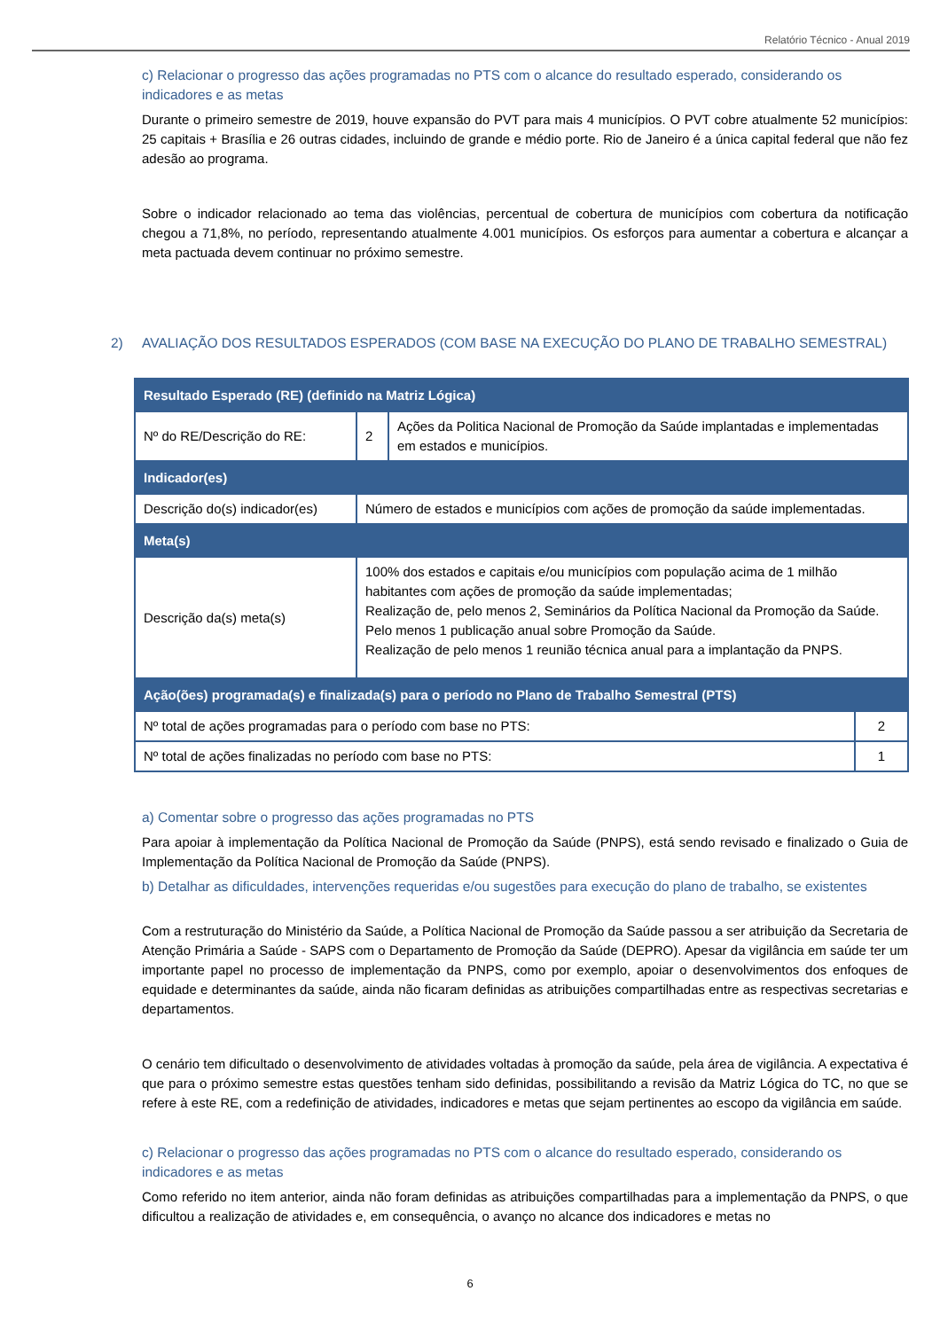Relatório Técnico - Anual 2019
c) Relacionar o progresso das ações programadas no PTS com o alcance do resultado esperado, considerando os indicadores e as metas
Durante o primeiro semestre de 2019, houve expansão do PVT para mais 4 municípios. O PVT cobre atualmente 52 municípios: 25 capitais + Brasília e 26 outras cidades, incluindo de grande e médio porte. Rio de Janeiro é a única capital federal que não fez adesão ao programa.
Sobre o indicador relacionado ao tema das violências, percentual de cobertura de municípios com cobertura da notificação chegou a 71,8%, no período, representando atualmente 4.001 municípios. Os esforços para aumentar a cobertura e alcançar a meta pactuada devem continuar no próximo semestre.
2) AVALIAÇÃO DOS RESULTADOS ESPERADOS (COM BASE NA EXECUÇÃO DO PLANO DE TRABALHO SEMESTRAL)
| Resultado Esperado (RE) (definido na Matriz Lógica) | | | |
| Nº do RE/Descrição do RE: | 2 | Ações da Politica Nacional de Promoção da Saúde implantadas e implementadas em estados e municípios. | |
| Indicador(es) | | | |
| Descrição do(s) indicador(es) | Número de estados e municípios com ações de promoção da saúde implementadas. | | |
| Meta(s) | | | |
| Descrição da(s) meta(s) | 100% dos estados e capitais e/ou municípios com população acima de 1 milhão habitantes com ações de promoção da saúde implementadas; Realização de, pelo menos 2, Seminários da Política Nacional da Promoção da Saúde. Pelo menos 1 publicação anual sobre Promoção da Saúde. Realização de pelo menos 1 reunião técnica anual para a implantação da PNPS. | | |
| Ação(ões) programada(s) e finalizada(s) para o período no Plano de Trabalho Semestral (PTS) | | | |
| Nº total de ações programadas para o período com base no PTS: | | | 2 |
| Nº total de ações finalizadas no período com base no PTS: | | | 1 |
a) Comentar sobre o progresso das ações programadas no PTS
Para apoiar à implementação da Política Nacional de Promoção da Saúde (PNPS), está sendo revisado e finalizado o Guia de Implementação da Política Nacional de Promoção da Saúde (PNPS).
b) Detalhar as dificuldades, intervenções requeridas e/ou sugestões para execução do plano de trabalho, se existentes
Com a restruturação do Ministério da Saúde, a Política Nacional de Promoção da Saúde passou a ser atribuição da Secretaria de Atenção Primária a Saúde - SAPS com o Departamento de Promoção da Saúde (DEPRO). Apesar da vigilância em saúde ter um importante papel no processo de implementação da PNPS, como por exemplo, apoiar o desenvolvimentos dos enfoques de equidade e determinantes da saúde, ainda não ficaram definidas as atribuições compartilhadas entre as respectivas secretarias e departamentos.
O cenário tem dificultado o desenvolvimento de atividades voltadas à promoção da saúde, pela área de vigilância. A expectativa é que para o próximo semestre estas questões tenham sido definidas, possibilitando a revisão da Matriz Lógica do TC, no que se refere à este RE, com a redefinição de atividades, indicadores e metas que sejam pertinentes ao escopo da vigilância em saúde.
c) Relacionar o progresso das ações programadas no PTS com o alcance do resultado esperado, considerando os indicadores e as metas
Como referido no item anterior, ainda não foram definidas as atribuições compartilhadas para a implementação da PNPS, o que dificultou a realização de atividades e, em consequência, o avanço no alcance dos indicadores e metas no
6